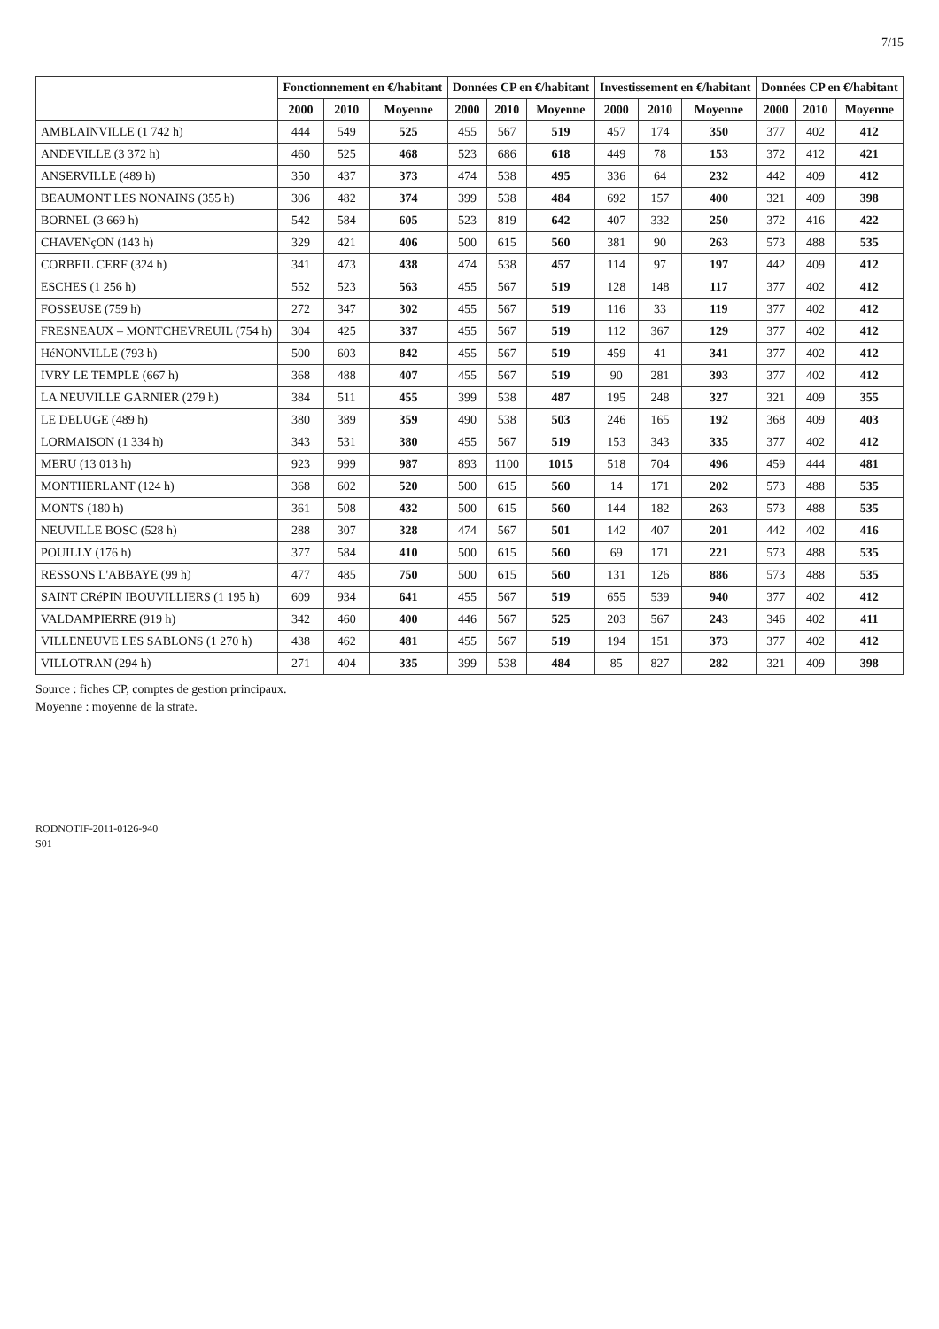7/15
| | Fonctionnement en €/habitant | | | Données CP en €/habitant | | | Investissement en €/habitant | | | Données CP en €/habitant | | |
| --- | --- | --- | --- | --- | --- | --- | --- | --- | --- | --- | --- | --- |
| | 2000 | 2010 | Moyenne | 2000 | 2010 | Moyenne | 2000 | 2010 | Moyenne | 2000 | 2010 | Moyenne |
| AMBLAINVILLE (1 742 h) | 444 | 549 | 525 | 455 | 567 | 519 | 457 | 174 | 350 | 377 | 402 | 412 |
| ANDEVILLE (3 372 h) | 460 | 525 | 468 | 523 | 686 | 618 | 449 | 78 | 153 | 372 | 412 | 421 |
| ANSERVILLE (489 h) | 350 | 437 | 373 | 474 | 538 | 495 | 336 | 64 | 232 | 442 | 409 | 412 |
| BEAUMONT LES NONAINS (355 h) | 306 | 482 | 374 | 399 | 538 | 484 | 692 | 157 | 400 | 321 | 409 | 398 |
| BORNEL (3 669 h) | 542 | 584 | 605 | 523 | 819 | 642 | 407 | 332 | 250 | 372 | 416 | 422 |
| CHAVENçON (143 h) | 329 | 421 | 406 | 500 | 615 | 560 | 381 | 90 | 263 | 573 | 488 | 535 |
| CORBEIL CERF (324 h) | 341 | 473 | 438 | 474 | 538 | 457 | 114 | 97 | 197 | 442 | 409 | 412 |
| ESCHES (1 256 h) | 552 | 523 | 563 | 455 | 567 | 519 | 128 | 148 | 117 | 377 | 402 | 412 |
| FOSSEUSE (759 h) | 272 | 347 | 302 | 455 | 567 | 519 | 116 | 33 | 119 | 377 | 402 | 412 |
| FRESNEAUX – MONTCHEVREUIL (754 h) | 304 | 425 | 337 | 455 | 567 | 519 | 112 | 367 | 129 | 377 | 402 | 412 |
| HéNONVILLE (793 h) | 500 | 603 | 842 | 455 | 567 | 519 | 459 | 41 | 341 | 377 | 402 | 412 |
| IVRY LE TEMPLE (667 h) | 368 | 488 | 407 | 455 | 567 | 519 | 90 | 281 | 393 | 377 | 402 | 412 |
| LA NEUVILLE GARNIER (279 h) | 384 | 511 | 455 | 399 | 538 | 487 | 195 | 248 | 327 | 321 | 409 | 355 |
| LE DELUGE (489 h) | 380 | 389 | 359 | 490 | 538 | 503 | 246 | 165 | 192 | 368 | 409 | 403 |
| LORMAISON (1 334 h) | 343 | 531 | 380 | 455 | 567 | 519 | 153 | 343 | 335 | 377 | 402 | 412 |
| MERU (13 013 h) | 923 | 999 | 987 | 893 | 1100 | 1015 | 518 | 704 | 496 | 459 | 444 | 481 |
| MONTHERLANT (124 h) | 368 | 602 | 520 | 500 | 615 | 560 | 14 | 171 | 202 | 573 | 488 | 535 |
| MONTS (180 h) | 361 | 508 | 432 | 500 | 615 | 560 | 144 | 182 | 263 | 573 | 488 | 535 |
| NEUVILLE BOSC (528 h) | 288 | 307 | 328 | 474 | 567 | 501 | 142 | 407 | 201 | 442 | 402 | 416 |
| POUILLY (176 h) | 377 | 584 | 410 | 500 | 615 | 560 | 69 | 171 | 221 | 573 | 488 | 535 |
| RESSONS L'ABBAYE (99 h) | 477 | 485 | 750 | 500 | 615 | 560 | 131 | 126 | 886 | 573 | 488 | 535 |
| SAINT CRéPIN IBOUVILLIERS (1 195 h) | 609 | 934 | 641 | 455 | 567 | 519 | 655 | 539 | 940 | 377 | 402 | 412 |
| VALDAMPIERRE (919 h) | 342 | 460 | 400 | 446 | 567 | 525 | 203 | 567 | 243 | 346 | 402 | 411 |
| VILLENEUVE LES SABLONS (1 270 h) | 438 | 462 | 481 | 455 | 567 | 519 | 194 | 151 | 373 | 377 | 402 | 412 |
| VILLOTRAN (294 h) | 271 | 404 | 335 | 399 | 538 | 484 | 85 | 827 | 282 | 321 | 409 | 398 |
Source : fiches CP, comptes de gestion principaux.
Moyenne : moyenne de la strate.
RODNOTIF-2011-0126-940
S01